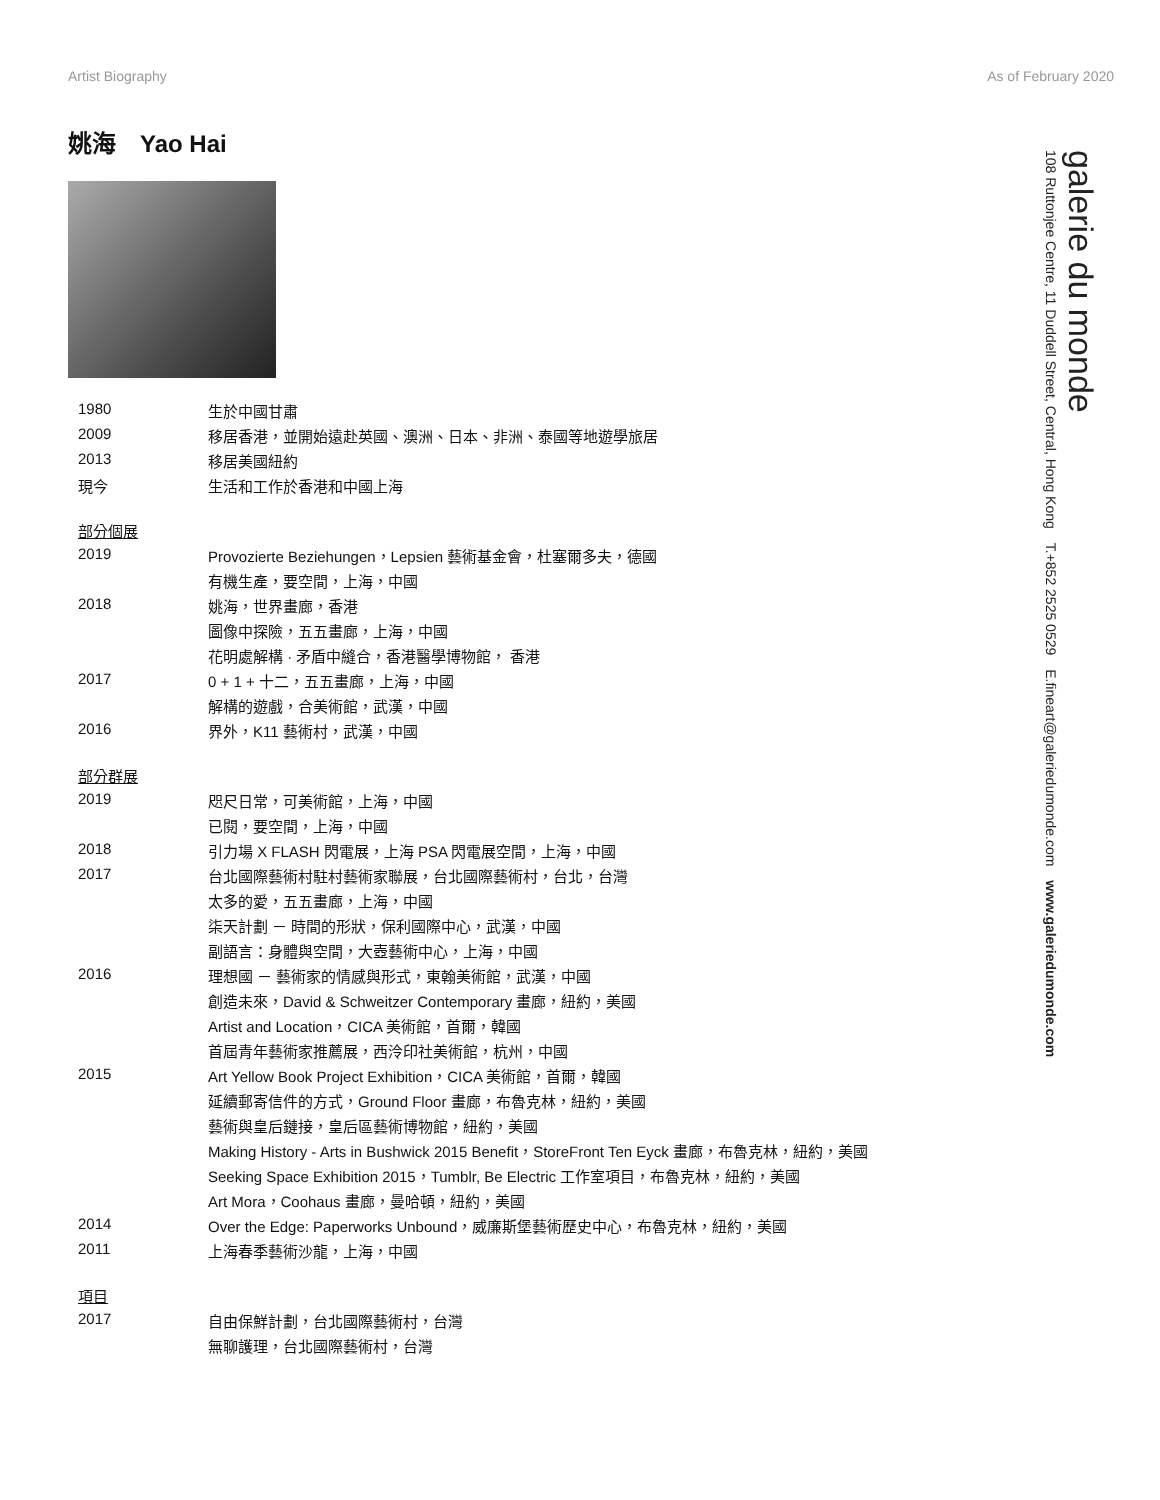Artist Biography As of February 2020
姚海　Yao Hai
| 1980 | 生於中國甘肅 |
| 2009 | 移居香港，並開始遠赴英國、澳洲、日本、非洲、泰國等地遊學旅居 |
| 2013 | 移居美國紐約 |
| 現今 | 生活和工作於香港和中國上海 |
| 部分個展 | |
| 2019 | Provozierte Beziehungen，Lepsien 藝術基金會，杜塞爾多夫，德國 |
| | 有機生產，要空間，上海，中國 |
| 2018 | 姚海，世界畫廊，香港 |
| | 圖像中探險，五五畫廊，上海，中國 |
| | 花明處解構 · 矛盾中縫合，香港醫學博物館， 香港 |
| 2017 | 0 + 1 + 十二，五五畫廊，上海，中國 |
| | 解構的遊戲，合美術館，武漢，中國 |
| 2016 | 界外，K11 藝術村，武漢，中國 |
| 部分群展 | |
| 2019 | 咫尺日常，可美術館，上海，中國 |
| | 已閱，要空間，上海，中國 |
| 2018 | 引力場 X FLASH 閃電展，上海 PSA 閃電展空間，上海，中國 |
| 2017 | 台北國際藝術村駐村藝術家聯展，台北國際藝術村，台北，台灣 |
| | 太多的愛，五五畫廊，上海，中國 |
| | 柒天計劃 － 時間的形狀，保利國際中心，武漢，中國 |
| | 副語言：身體與空間，大壺藝術中心，上海，中國 |
| 2016 | 理想國 － 藝術家的情感與形式，東翰美術館，武漢，中國 |
| | 創造未來，David & Schweitzer Contemporary 畫廊，紐約，美國 |
| | Artist and Location，CICA 美術館，首爾，韓國 |
| | 首屆青年藝術家推薦展，西泠印社美術館，杭州，中國 |
| 2015 | Art Yellow Book Project Exhibition，CICA 美術館，首爾，韓國 |
| | 延續郵寄信件的方式，Ground Floor 畫廊，布魯克林，紐約，美國 |
| | 藝術與皇后鏈接，皇后區藝術博物館，紐約，美國 |
| | Making History - Arts in Bushwick 2015 Benefit，StoreFront Ten Eyck 畫廊，布魯克林，紐約，美國 |
| | Seeking Space Exhibition 2015，Tumblr, Be Electric 工作室項目，布魯克林，紐約，美國 |
| | Art Mora，Coohaus 畫廊，曼哈頓，紐約，美國 |
| 2014 | Over the Edge: Paperworks Unbound，威廉斯堡藝術歷史中心，布魯克林，紐約，美國 |
| 2011 | 上海春季藝術沙龍，上海，中國 |
| 項目 | |
| 2017 | 自由保鮮計劃，台北國際藝術村，台灣 |
| | 無聊護理，台北國際藝術村，台灣 |
galerie du monde
108 Ruttonjee Centre, 11 Duddell Street, Central, Hong Kong　T.+852 2525 0529　E.fineart@galeriedumonde.com　www.galeriedumonde.com